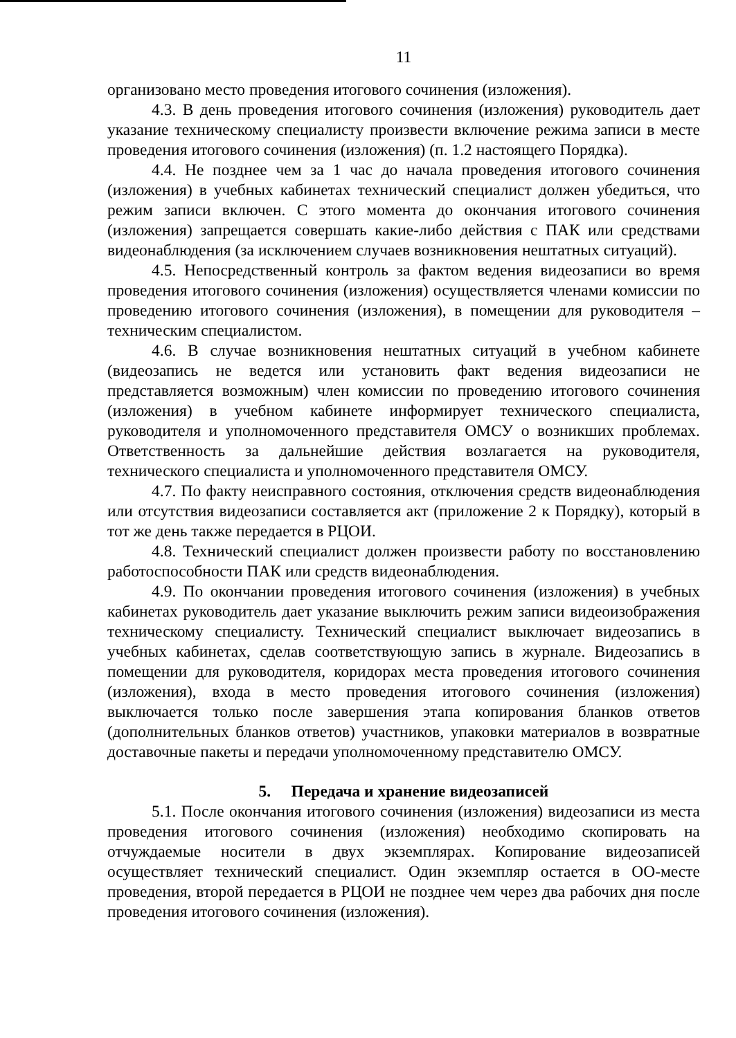11
организовано место проведения итогового сочинения (изложения).
4.3. В день проведения итогового сочинения (изложения) руководитель дает указание техническому специалисту произвести включение режима записи в месте проведения итогового сочинения (изложения) (п. 1.2 настоящего Порядка).
4.4. Не позднее чем за 1 час до начала проведения итогового сочинения (изложения) в учебных кабинетах технический специалист должен убедиться, что режим записи включен. С этого момента до окончания итогового сочинения (изложения) запрещается совершать какие-либо действия с ПАК или средствами видеонаблюдения (за исключением случаев возникновения нештатных ситуаций).
4.5. Непосредственный контроль за фактом ведения видеозаписи во время проведения итогового сочинения (изложения) осуществляется членами комиссии по проведению итогового сочинения (изложения), в помещении для руководителя – техническим специалистом.
4.6. В случае возникновения нештатных ситуаций в учебном кабинете (видеозапись не ведется или установить факт ведения видеозаписи не представляется возможным) член комиссии по проведению итогового сочинения (изложения) в учебном кабинете информирует технического специалиста, руководителя и уполномоченного представителя ОМСУ о возникших проблемах. Ответственность за дальнейшие действия возлагается на руководителя, технического специалиста и уполномоченного представителя ОМСУ.
4.7. По факту неисправного состояния, отключения средств видеонаблюдения или отсутствия видеозаписи составляется акт (приложение 2 к Порядку), который в тот же день также передается в РЦОИ.
4.8. Технический специалист должен произвести работу по восстановлению работоспособности ПАК или средств видеонаблюдения.
4.9. По окончании проведения итогового сочинения (изложения) в учебных кабинетах руководитель дает указание выключить режим записи видеоизображения техническому специалисту. Технический специалист выключает видеозапись в учебных кабинетах, сделав соответствующую запись в журнале. Видеозапись в помещении для руководителя, коридорах места проведения итогового сочинения (изложения), входа в место проведения итогового сочинения (изложения) выключается только после завершения этапа копирования бланков ответов (дополнительных бланков ответов) участников, упаковки материалов в возвратные доставочные пакеты и передачи уполномоченному представителю ОМСУ.
5. Передача и хранение видеозаписей
5.1. После окончания итогового сочинения (изложения) видеозаписи из места проведения итогового сочинения (изложения) необходимо скопировать на отчуждаемые носители в двух экземплярах. Копирование видеозаписей осуществляет технический специалист. Один экземпляр остается в ОО-месте проведения, второй передается в РЦОИ не позднее чем через два рабочих дня после проведения итогового сочинения (изложения).